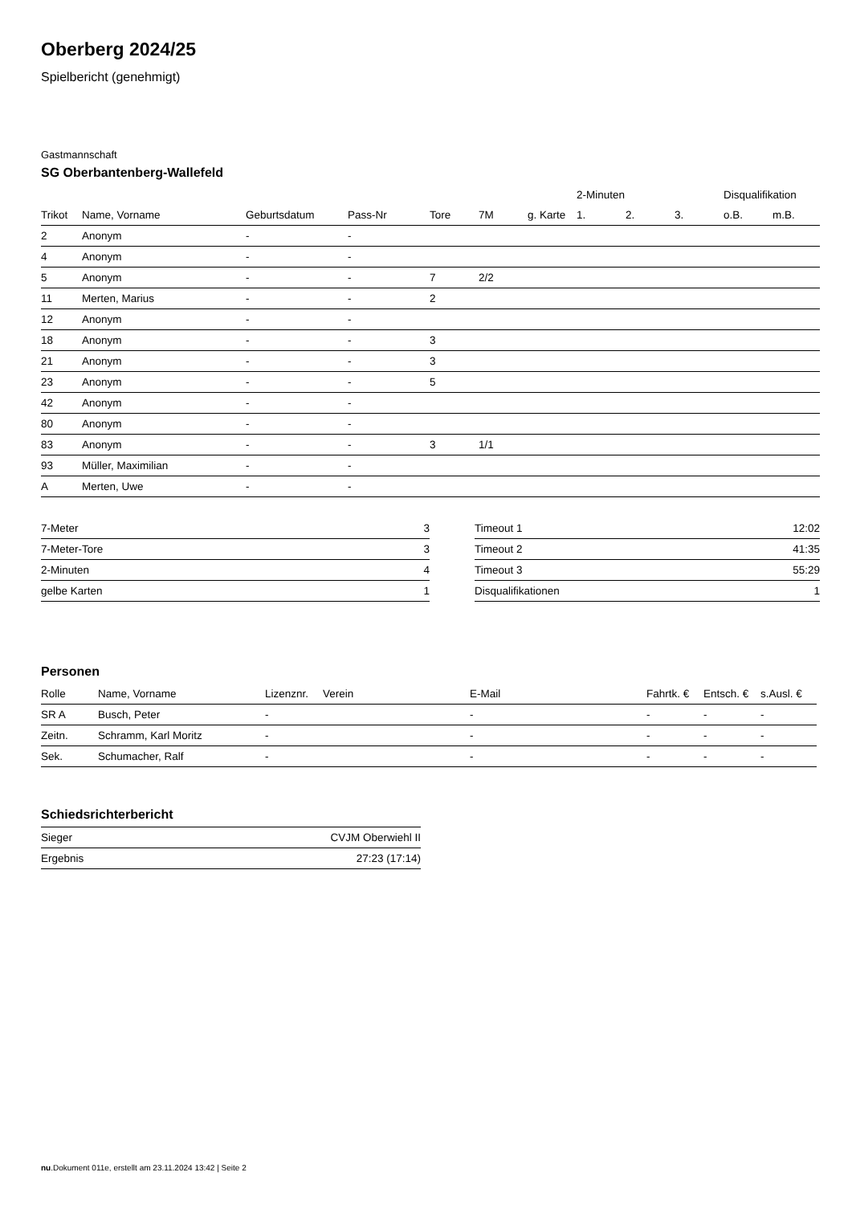Oberberg 2024/25
Spielbericht (genehmigt)
Gastmannschaft
SG Oberbantenberg-Wallefeld
| | | | | | | | 2-Minuten | | | Disqualifikation | |
| --- | --- | --- | --- | --- | --- | --- | --- | --- | --- | --- | --- |
| Trikot | Name, Vorname | Geburtsdatum | Pass-Nr | Tore | 7M | g. Karte | 1. | 2. | 3. | o.B. | m.B. |
| 2 | Anonym | - | - | | | | | | | | |
| 4 | Anonym | - | - | | | | | | | | |
| 5 | Anonym | - | - | 7 | 2/2 | | | | | | |
| 11 | Merten, Marius | - | - | 2 | | | | | | | |
| 12 | Anonym | - | - | | | | | | | | |
| 18 | Anonym | - | - | 3 | | | | | | | |
| 21 | Anonym | - | - | 3 | | | | | | | |
| 23 | Anonym | - | - | 5 | | | | | | | |
| 42 | Anonym | - | - | | | | | | | | |
| 80 | Anonym | - | - | | | | | | | | |
| 83 | Anonym | - | - | 3 | 1/1 | | | | | | |
| 93 | Müller, Maximilian | - | - | | | | | | | | |
| A | Merten, Uwe | - | - | | | | | | | | |
| 7-Meter | 3 |
| 7-Meter-Tore | 3 |
| 2-Minuten | 4 |
| gelbe Karten | 1 |
| Timeout 1 | 12:02 |
| Timeout 2 | 41:35 |
| Timeout 3 | 55:29 |
| Disqualifikationen | 1 |
Personen
| Rolle | Name, Vorname | Lizenznr. | Verein | E-Mail | Fahrtk. € | Entsch. € | s.Ausl. € |
| --- | --- | --- | --- | --- | --- | --- | --- |
| SR A | Busch, Peter | - | | - | - | - | - |
| Zeitn. | Schramm, Karl Moritz | - | | - | - | - | - |
| Sek. | Schumacher, Ralf | - | | - | - | - | - |
Schiedsrichterbericht
| Sieger | CVJM Oberwiehl II |
| Ergebnis | 27:23 (17:14) |
nu.Dokument 011e, erstellt am 23.11.2024 13:42 | Seite 2